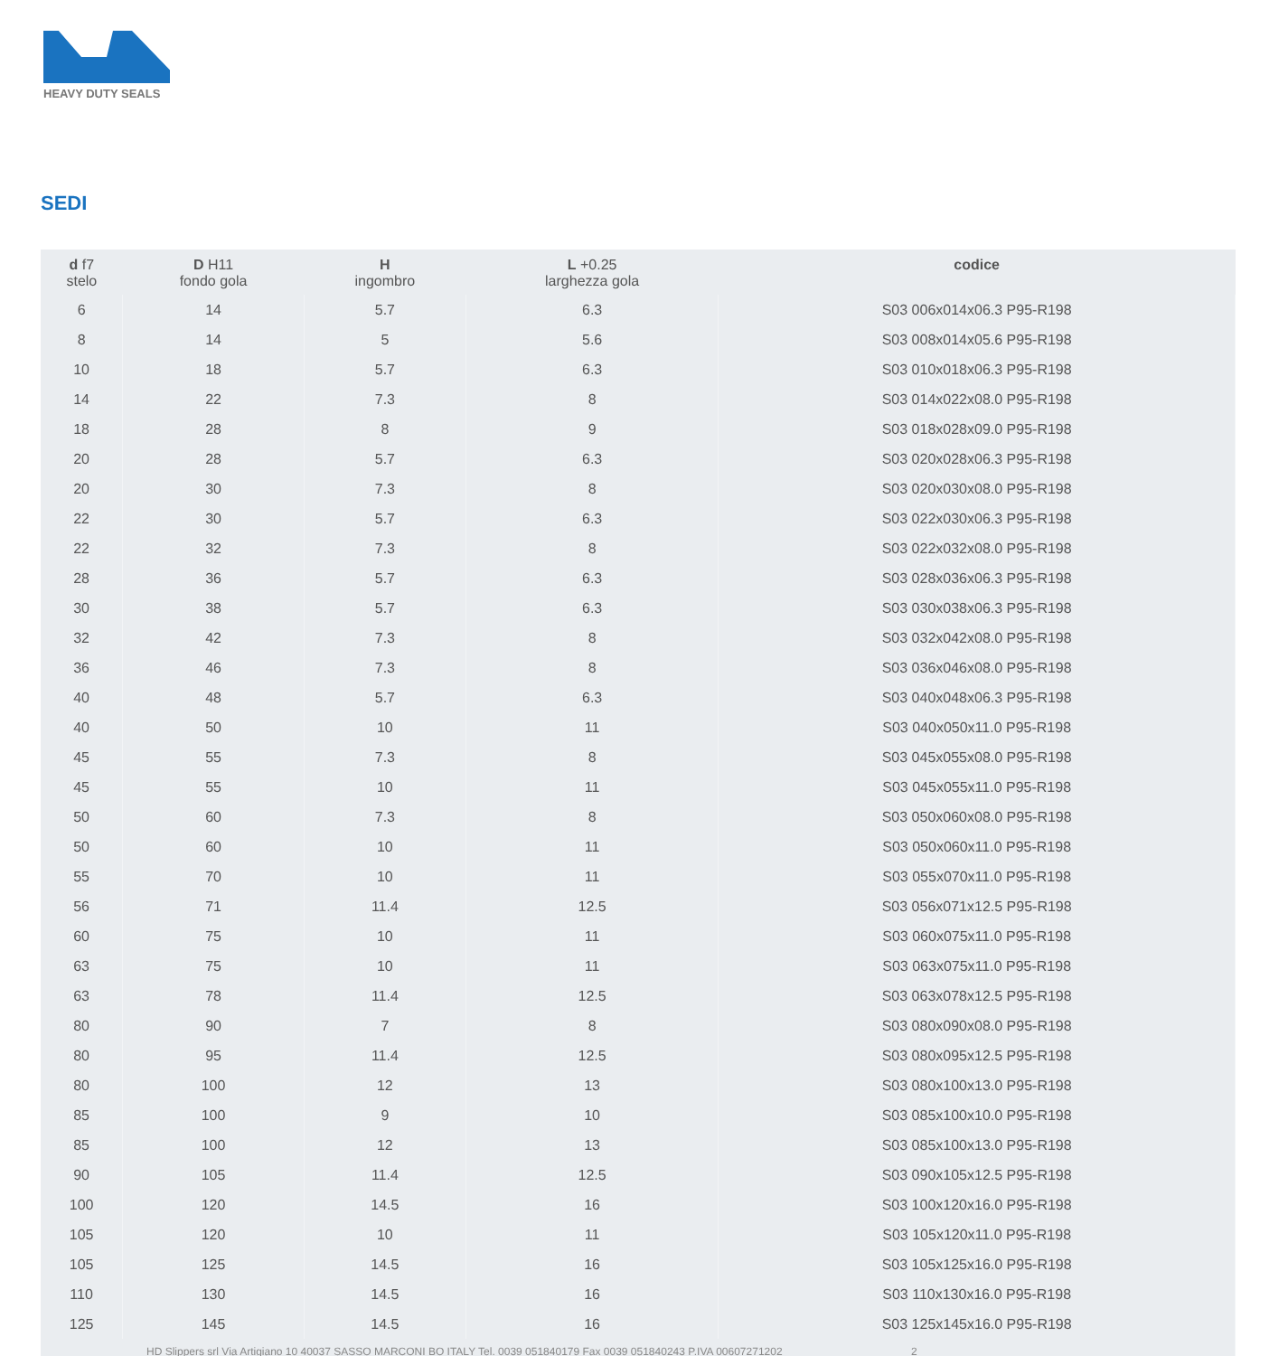HEAVY DUTY SEALS
SEDI
| d f7 stelo | D H11 fondo gola | H ingombro | L +0.25 larghezza gola | codice |
| --- | --- | --- | --- | --- |
| 6 | 14 | 5.7 | 6.3 | S03 006x014x06.3 P95-R198 |
| 8 | 14 | 5 | 5.6 | S03 008x014x05.6 P95-R198 |
| 10 | 18 | 5.7 | 6.3 | S03 010x018x06.3 P95-R198 |
| 14 | 22 | 7.3 | 8 | S03 014x022x08.0 P95-R198 |
| 18 | 28 | 8 | 9 | S03 018x028x09.0 P95-R198 |
| 20 | 28 | 5.7 | 6.3 | S03 020x028x06.3 P95-R198 |
| 20 | 30 | 7.3 | 8 | S03 020x030x08.0 P95-R198 |
| 22 | 30 | 5.7 | 6.3 | S03 022x030x06.3 P95-R198 |
| 22 | 32 | 7.3 | 8 | S03 022x032x08.0 P95-R198 |
| 28 | 36 | 5.7 | 6.3 | S03 028x036x06.3 P95-R198 |
| 30 | 38 | 5.7 | 6.3 | S03 030x038x06.3 P95-R198 |
| 32 | 42 | 7.3 | 8 | S03 032x042x08.0 P95-R198 |
| 36 | 46 | 7.3 | 8 | S03 036x046x08.0 P95-R198 |
| 40 | 48 | 5.7 | 6.3 | S03 040x048x06.3 P95-R198 |
| 40 | 50 | 10 | 11 | S03 040x050x11.0 P95-R198 |
| 45 | 55 | 7.3 | 8 | S03 045x055x08.0 P95-R198 |
| 45 | 55 | 10 | 11 | S03 045x055x11.0 P95-R198 |
| 50 | 60 | 7.3 | 8 | S03 050x060x08.0 P95-R198 |
| 50 | 60 | 10 | 11 | S03 050x060x11.0 P95-R198 |
| 55 | 70 | 10 | 11 | S03 055x070x11.0 P95-R198 |
| 56 | 71 | 11.4 | 12.5 | S03 056x071x12.5 P95-R198 |
| 60 | 75 | 10 | 11 | S03 060x075x11.0 P95-R198 |
| 63 | 75 | 10 | 11 | S03 063x075x11.0 P95-R198 |
| 63 | 78 | 11.4 | 12.5 | S03 063x078x12.5 P95-R198 |
| 80 | 90 | 7 | 8 | S03 080x090x08.0 P95-R198 |
| 80 | 95 | 11.4 | 12.5 | S03 080x095x12.5 P95-R198 |
| 80 | 100 | 12 | 13 | S03 080x100x13.0 P95-R198 |
| 85 | 100 | 9 | 10 | S03 085x100x10.0 P95-R198 |
| 85 | 100 | 12 | 13 | S03 085x100x13.0 P95-R198 |
| 90 | 105 | 11.4 | 12.5 | S03 090x105x12.5 P95-R198 |
| 100 | 120 | 14.5 | 16 | S03 100x120x16.0 P95-R198 |
| 105 | 120 | 10 | 11 | S03 105x120x11.0 P95-R198 |
| 105 | 125 | 14.5 | 16 | S03 105x125x16.0 P95-R198 |
| 110 | 130 | 14.5 | 16 | S03 110x130x16.0 P95-R198 |
| 125 | 145 | 14.5 | 16 | S03 125x145x16.0 P95-R198 |
HD Slippers srl Via Artigiano 10 40037 SASSO MARCONI BO ITALY Tel. 0039 051840179 Fax 0039 051840243 P.IVA 00607271202
2